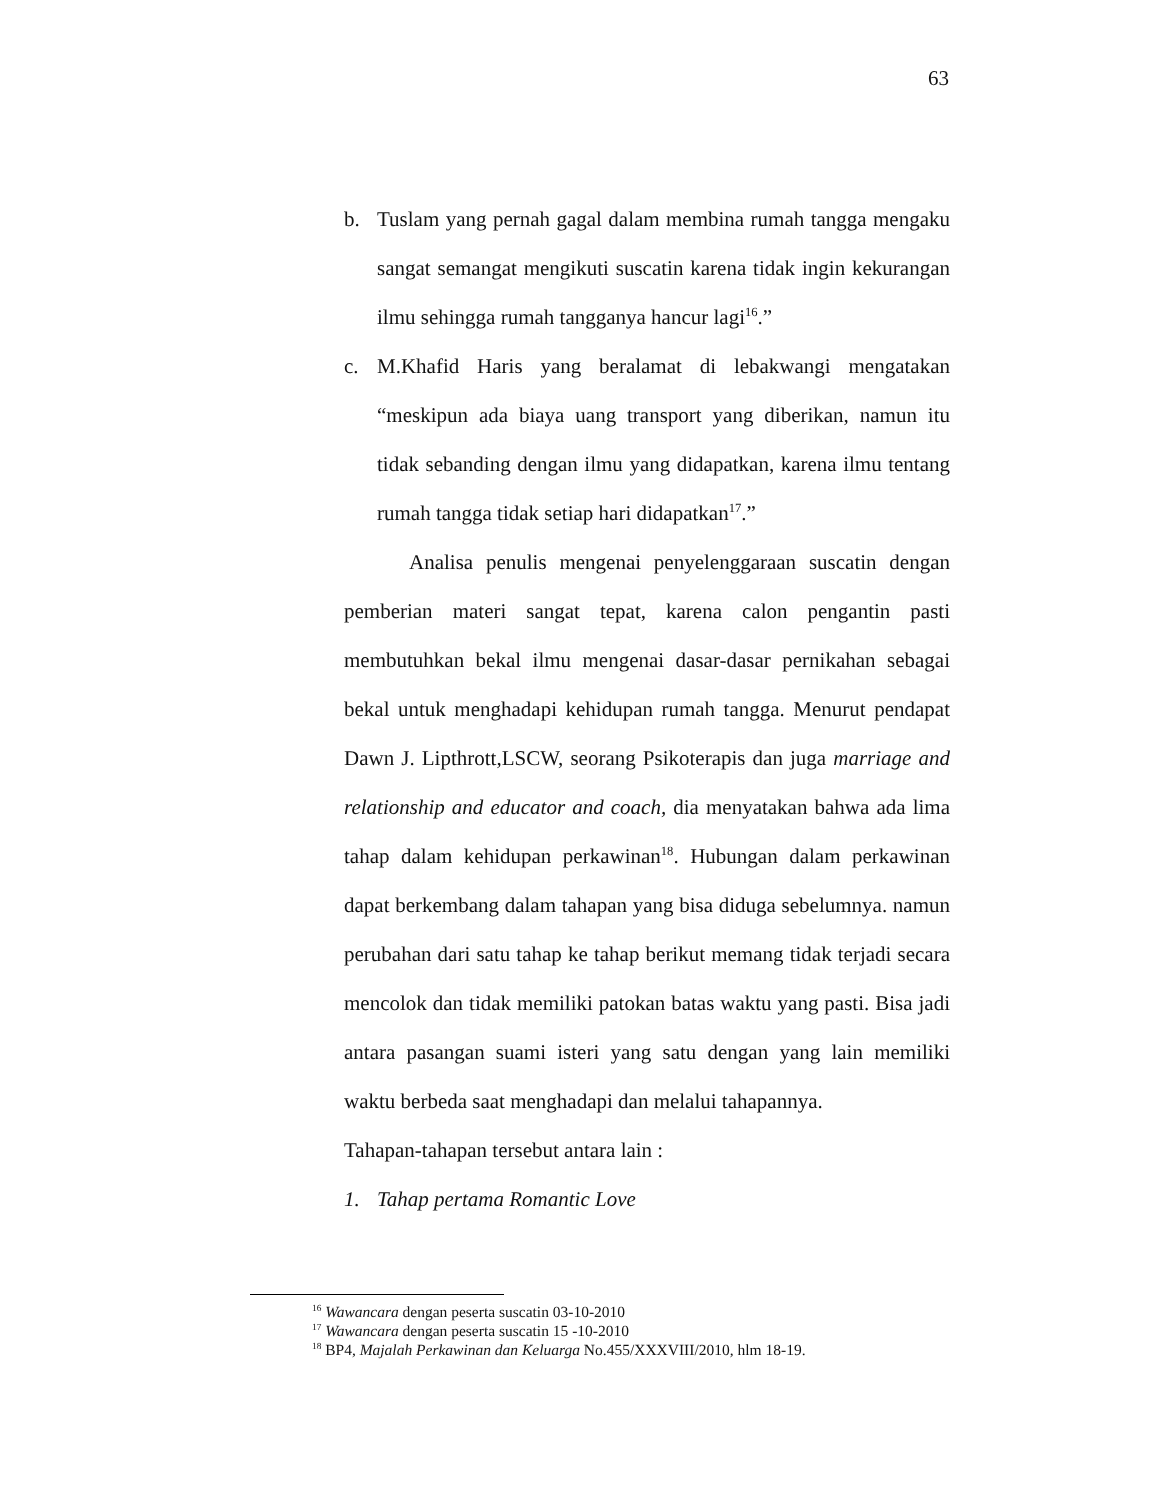63
b. Tuslam yang pernah gagal dalam membina rumah tangga mengaku sangat semangat mengikuti suscatin karena tidak ingin kekurangan ilmu sehingga rumah tangganya hancur lagi<sup>16</sup>.”
c. M.Khafid Haris yang beralamat di lebakwangi mengatakan “meskipun ada biaya uang transport yang diberikan, namun itu tidak sebanding dengan ilmu yang didapatkan, karena ilmu tentang rumah tangga tidak setiap hari didapatkan<sup>17</sup>.”
Analisa penulis mengenai penyelenggaraan suscatin dengan pemberian materi sangat tepat, karena calon pengantin pasti membutuhkan bekal ilmu mengenai dasar-dasar pernikahan sebagai bekal untuk menghadapi kehidupan rumah tangga. Menurut pendapat Dawn J. Lipthrott,LSCW, seorang Psikoterapis dan juga marriage and relationship and educator and coach, dia menyatakan bahwa ada lima tahap dalam kehidupan perkawinan<sup>18</sup>. Hubungan dalam perkawinan dapat berkembang dalam tahapan yang bisa diduga sebelumnya. namun perubahan dari satu tahap ke tahap berikut memang tidak terjadi secara mencolok dan tidak memiliki patokan batas waktu yang pasti. Bisa jadi antara pasangan suami isteri yang satu dengan yang lain memiliki waktu berbeda saat menghadapi dan melalui tahapannya.
Tahapan-tahapan tersebut antara lain :
1. Tahap pertama Romantic Love
<sup>16</sup> Wawancara dengan peserta suscatin 03-10-2010
<sup>17</sup> Wawancara dengan peserta suscatin 15 -10-2010
<sup>18</sup> BP4, Majalah Perkawinan dan Keluarga No.455/XXXVIII/2010, hlm 18-19.